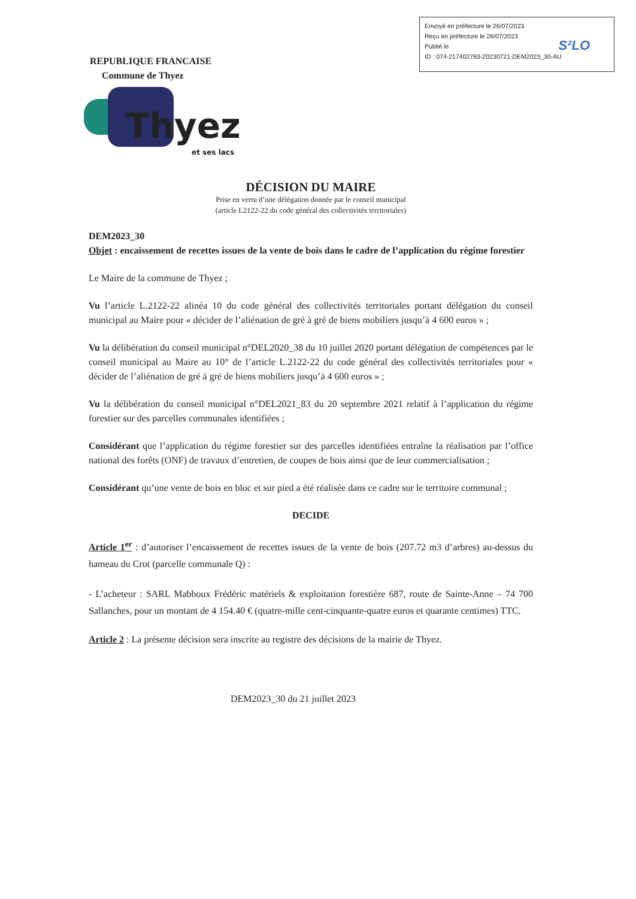Envoyé en préfecture le 26/07/2023
Reçu en préfecture le 26/07/2023
Publié le
ID : 074-217402783-20230721-DEM2023_30-AU
S²LO
REPUBLIQUE FRANCAISE
Commune de Thyez
Thyez
et ses lacs
DÉCISION DU MAIRE
Prise en vertu d’une délégation donnée par le conseil municipal
(article L2122-22 du code général des collectivités territoriales)
DEM2023_30
Objet : encaissement de recettes issues de la vente de bois dans le cadre de l’application du régime forestier
Le Maire de la commune de Thyez ;
Vu l’article L.2122-22 alinéa 10 du code général des collectivités territoriales portant délégation du conseil municipal au Maire pour « décider de l’aliénation de gré à gré de biens mobiliers jusqu’à 4 600 euros » ;
Vu la délibération du conseil municipal n°DEL2020_38 du 10 juillet 2020 portant délégation de compétences par le conseil municipal au Maire au 10° de l’article L.2122-22 du code général des collectivités territoriales pour « décider de l’aliénation de gré à gré de biens mobiliers jusqu’à 4 600 euros » ;
Vu la délibération du conseil municipal n°DEL2021_83 du 20 septembre 2021 relatif à l’application du régime forestier sur des parcelles communales identifiées ;
Considérant que l’application du régime forestier sur des parcelles identifiées entraîne la réalisation par l’office national des forêts (ONF) de travaux d’entretien, de coupes de bois ainsi que de leur commercialisation ;
Considérant qu’une vente de bois en bloc et sur pied a été réalisée dans ce cadre sur le territoire communal ;
DECIDE
Article 1<sup>er</sup> : d’autoriser l’encaissement de recettes issues de la vente de bois (207.72 m3 d’arbres) au-dessus du hameau du Crot (parcelle communale Q) :
- L’acheteur : SARL Mabboux Frédéric matériels & exploitation forestière 687, route de Sainte-Anne – 74 700 Sallanches, pour un montant de 4 154.40 € (quatre-mille cent-cinquante-quatre euros et quarante centimes) TTC.
Article 2 : La présente décision sera inscrite au registre des décisions de la mairie de Thyez.
DEM2023_30 du 21 juillet 2023